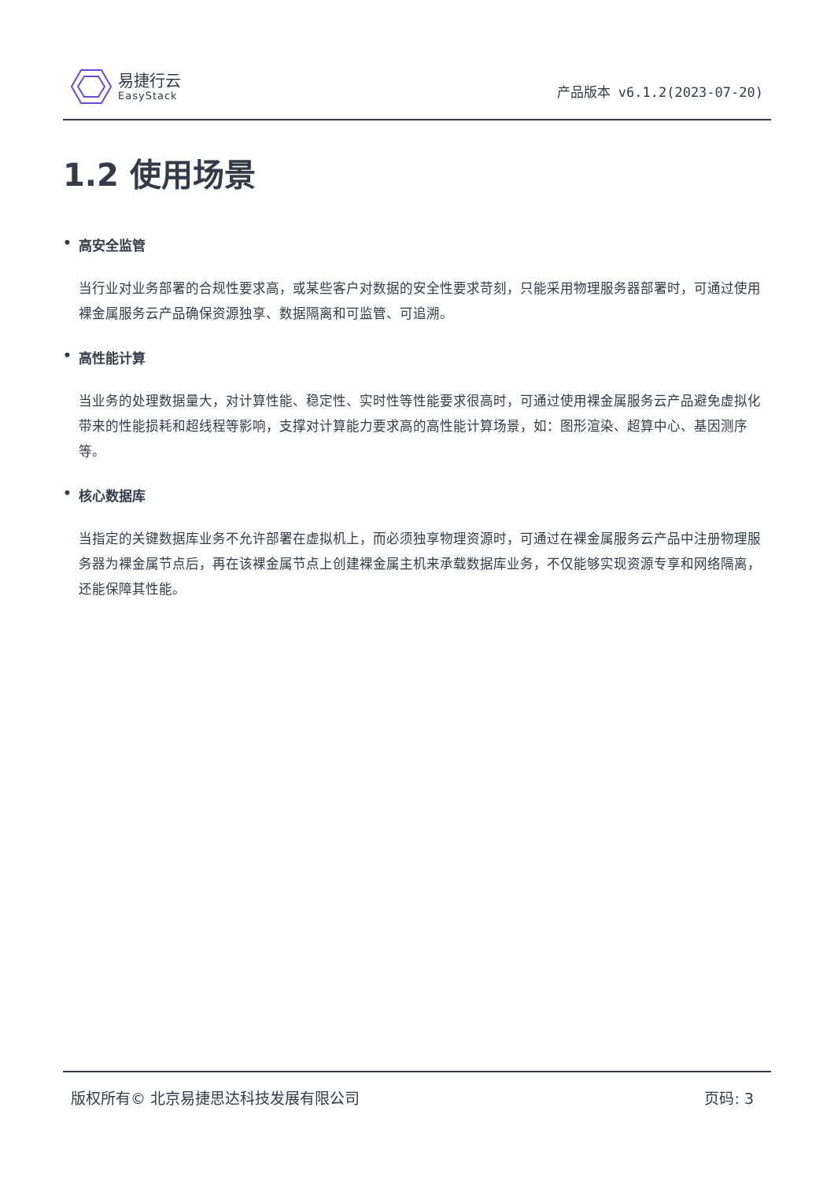易捷行云
EasyStack
产品版本 v6.1.2(2023-07-20)
1.2 使用场景
• 高安全监管
当行业对业务部署的合规性要求高，或某些客户对数据的安全性要求苛刻，只能采用物理服务器部署时，可通过使用裸金属服务云产品确保资源独享、数据隔离和可监管、可追溯。
• 高性能计算
当业务的处理数据量大，对计算性能、稳定性、实时性等性能要求很高时，可通过使用裸金属服务云产品避免虚拟化带来的性能损耗和超线程等影响，支撑对计算能力要求高的高性能计算场景，如：图形渲染、超算中心、基因测序等。
• 核心数据库
当指定的关键数据库业务不允许部署在虚拟机上，而必须独享物理资源时，可通过在裸金属服务云产品中注册物理服务器为裸金属节点后，再在该裸金属节点上创建裸金属主机来承载数据库业务，不仅能够实现资源专享和网络隔离，还能保障其性能。
版权所有© 北京易捷思达科技发展有限公司
页码: 3